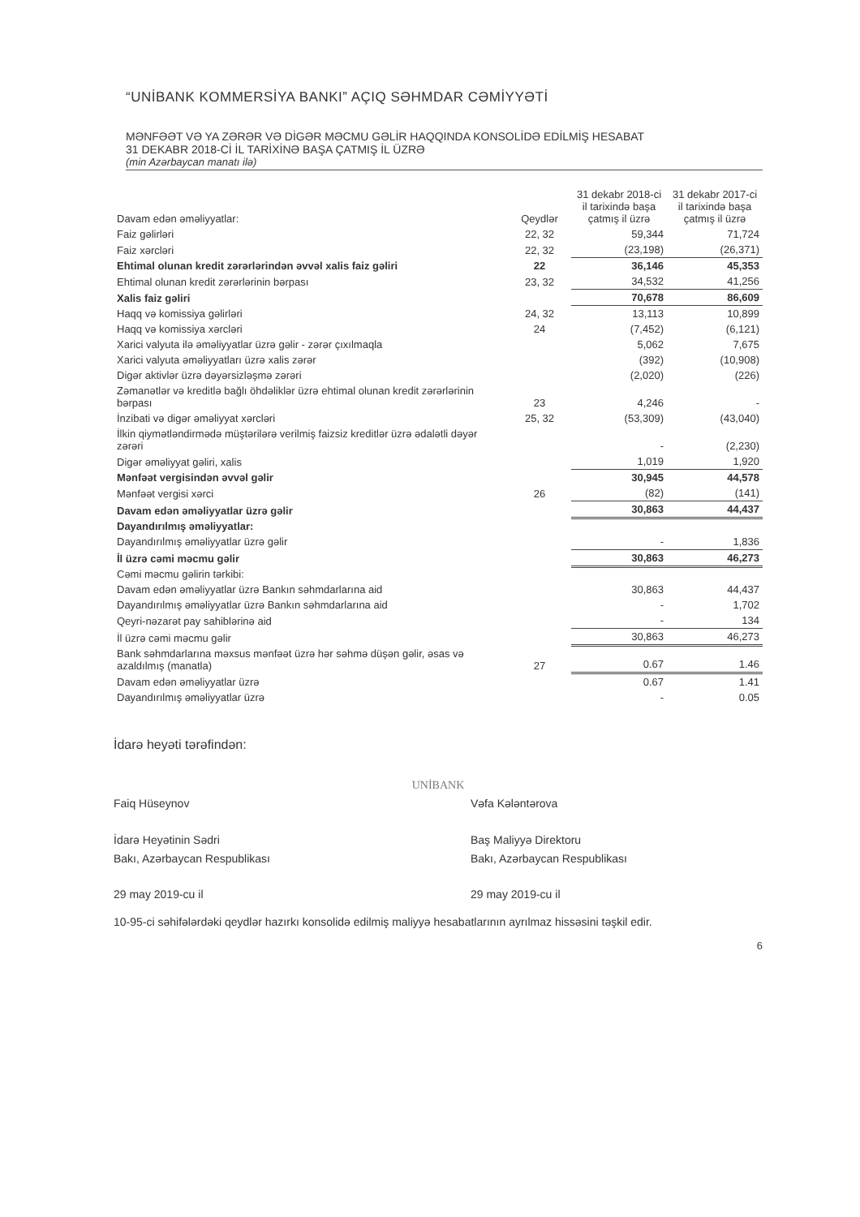“UNİBANK KOMMERSİYA BANKI” AÇIQ SƏHMDAR CƏMİYYƏTİ
MƏNFƏƏT VƏ YA ZƏRƏR VƏ DİGƏR MƏCMU GƏLİR HAQQINDA KONSOLİDƏ EDİLMİŞ HESABAT
31 DEKABR 2018-Cİ İL TARİXİNƏ BAŞA ÇATMIŞ İL ÜZRƏ
(min Azərbaycan manatı ilə)
| Davam edən əməliyyatlar: | Qeydlər | 31 dekabr 2018-ci il tarixində başa çatmış il üzrə | 31 dekabr 2017-ci il tarixində başa çatmış il üzrə |
| --- | --- | --- | --- |
| Faiz gəlirləri | 22, 32 | 59,344 | 71,724 |
| Faiz xərcləri | 22, 32 | (23,198) | (26,371) |
| Ehtimal olunan kredit zərərlərindən əvvəl xalis faiz gəliri | 22 | 36,146 | 45,353 |
| Ehtimal olunan kredit zərərlərinin bərpası | 23, 32 | 34,532 | 41,256 |
| Xalis faiz gəliri | | 70,678 | 86,609 |
| Haqq və komissiya gəlirləri | 24, 32 | 13,113 | 10,899 |
| Haqq və komissiya xərcləri | 24 | (7,452) | (6,121) |
| Xarici valyuta ilə əməliyyatlar üzrə gəlir - zərər çıxılmaqla | | 5,062 | 7,675 |
| Xarici valyuta əməliyyatları üzrə xalis zərər | | (392) | (10,908) |
| Digər aktivlər üzrə dəyərsizləşmə zərəri | | (2,020) | (226) |
| Zəmanətlər və kreditlə bağlı öhdəliklər üzrə ehtimal olunan kredit zərərlərinin bərpası | 23 | 4,246 | - |
| İnzibati və digər əməliyyat xərcləri | 25, 32 | (53,309) | (43,040) |
| İlkin qiymətləndirmədə müştərilərə verilmiş faizsiz kreditlər üzrə ədalətli dəyər zərəri | | - | (2,230) |
| Digər əməliyyat gəliri, xalis | | 1,019 | 1,920 |
| Mənfəət vergisindən əvvəl gəlir | | 30,945 | 44,578 |
| Mənfəət vergisi xərci | 26 | (82) | (141) |
| Davam edən əməliyyatlar üzrə gəlir | | 30,863 | 44,437 |
| Dayandırılmış əməliyyatlar: | | | |
| Dayandırılmış əməliyyatlar üzrə gəlir | | - | 1,836 |
| İl üzrə cəmi məcmu gəlir | | 30,863 | 46,273 |
| Cəmi məcmu gəlirin tərkibi: | | | |
| Davam edən əməliyyatlar üzrə Bankın səhmdarlarına aid | | 30,863 | 44,437 |
| Dayandırılmış əməliyyatlar üzrə Bankın səhmdarlarına aid | | - | 1,702 |
| Qeyri-nəzarət pay sahiblərinə aid | | - | 134 |
| İl üzrə cəmi məcmu gəlir | | 30,863 | 46,273 |
| Bank səhmdarlarına məxsus mənfəət üzrə hər səhmə düşən gəlir, əsas və azaldılmış (manatla) | 27 | 0.67 | 1.46 |
| Davam edən əməliyyatlar üzrə | | 0.67 | 1.41 |
| Dayandırılmış əməliyyatlar üzrə | | - | 0.05 |
İdarə heyəti tərəfindən:
Faiq Hüseynov
İdarə Heyətinin Sədri
Bakı, Azərbaycan Respublikası
29 may 2019-cu il
UNİBANK
Vəfa Kələntərova
Baş Maliyyə Direktoru
Bakı, Azərbaycan Respublikası
29 may 2019-cu il
10-95-ci səhifələrdəki qeydlər hazırkı konsolidə edilmiş maliyyə hesabatlarının ayrılmaz hissəsini təşkil edir.
6